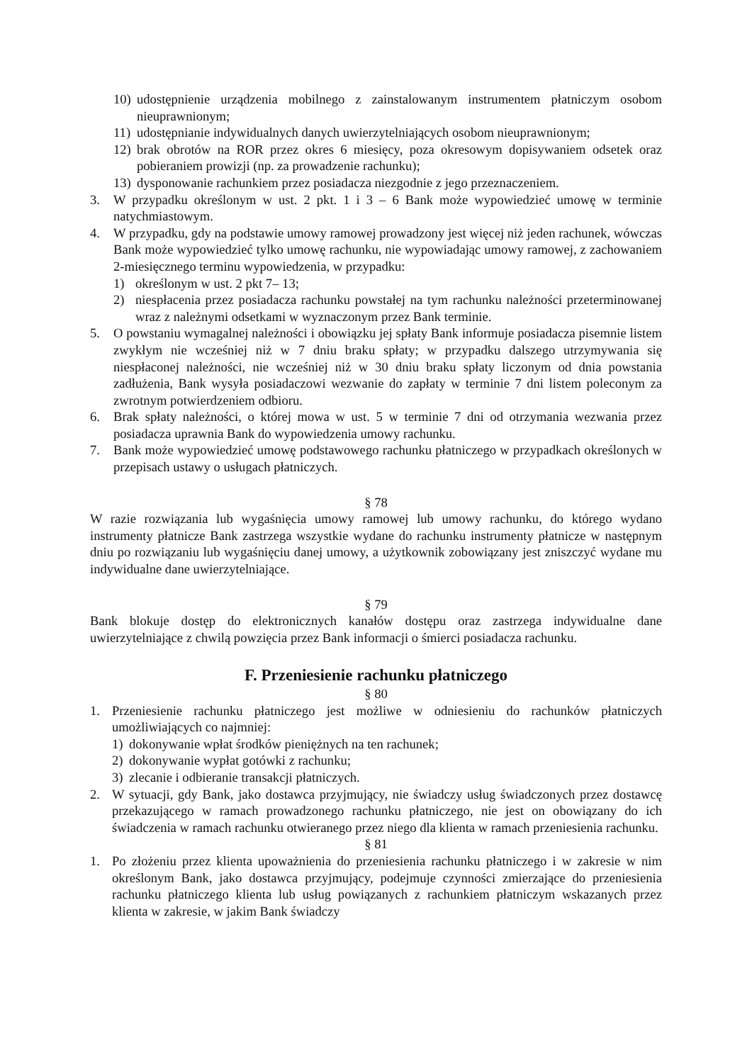10) udostępnienie urządzenia mobilnego z zainstalowanym instrumentem płatniczym osobom nieuprawnionym;
11) udostępnianie indywidualnych danych uwierzytelniających osobom nieuprawnionym;
12) brak obrotów na ROR przez okres 6 miesięcy, poza okresowym dopisywaniem odsetek oraz pobieraniem prowizji (np. za prowadzenie rachunku);
13) dysponowanie rachunkiem przez posiadacza niezgodnie z jego przeznaczeniem.
3. W przypadku określonym w ust. 2 pkt. 1 i 3 – 6 Bank może wypowiedzieć umowę w terminie natychmiastowym.
4. W przypadku, gdy na podstawie umowy ramowej prowadzony jest więcej niż jeden rachunek, wówczas Bank może wypowiedzieć tylko umowę rachunku, nie wypowiadając umowy ramowej, z zachowaniem 2-miesięcznego terminu wypowiedzenia, w przypadku:
1) określonym w ust. 2 pkt 7– 13;
2) niespłacenia przez posiadacza rachunku powstałej na tym rachunku należności przeterminowanej wraz z należnymi odsetkami w wyznaczonym przez Bank terminie.
5. O powstaniu wymagalnej należności i obowiązku jej spłaty Bank informuje posiadacza pisemnie listem zwykłym nie wcześniej niż w 7 dniu braku spłaty; w przypadku dalszego utrzymywania się niespłaconej należności, nie wcześniej niż w 30 dniu braku spłaty liczonym od dnia powstania zadłużenia, Bank wysyła posiadaczowi wezwanie do zapłaty w terminie 7 dni listem poleconym za zwrotnym potwierdzeniem odbioru.
6. Brak spłaty należności, o której mowa w ust. 5 w terminie 7 dni od otrzymania wezwania przez posiadacza uprawnia Bank do wypowiedzenia umowy rachunku.
7. Bank może wypowiedzieć umowę podstawowego rachunku płatniczego w przypadkach określonych w przepisach ustawy o usługach płatniczych.
§ 78
W razie rozwiązania lub wygaśnięcia umowy ramowej lub umowy rachunku, do którego wydano instrumenty płatnicze Bank zastrzega wszystkie wydane do rachunku instrumenty płatnicze w następnym dniu po rozwiązaniu lub wygaśnięciu danej umowy, a użytkownik zobowiązany jest zniszczyć wydane mu indywidualne dane uwierzytelniające.
§ 79
Bank blokuje dostęp do elektronicznych kanałów dostępu oraz zastrzega indywidualne dane uwierzytelniające z chwilą powzięcia przez Bank informacji o śmierci posiadacza rachunku.
F. Przeniesienie rachunku płatniczego
§ 80
1. Przeniesienie rachunku płatniczego jest możliwe w odniesieniu do rachunków płatniczych umożliwiających co najmniej:
1) dokonywanie wpłat środków pieniężnych na ten rachunek;
2) dokonywanie wypłat gotówki z rachunku;
3) zlecanie i odbieranie transakcji płatniczych.
2. W sytuacji, gdy Bank, jako dostawca przyjmujący, nie świadczy usług świadczonych przez dostawcę przekazującego w ramach prowadzonego rachunku płatniczego, nie jest on obowiązany do ich świadczenia w ramach rachunku otwieranego przez niego dla klienta w ramach przeniesienia rachunku.
§ 81
1. Po złożeniu przez klienta upoważnienia do przeniesienia rachunku płatniczego i w zakresie w nim określonym Bank, jako dostawca przyjmujący, podejmuje czynności zmierzające do przeniesienia rachunku płatniczego klienta lub usług powiązanych z rachunkiem płatniczym wskazanych przez klienta w zakresie, w jakim Bank świadczy